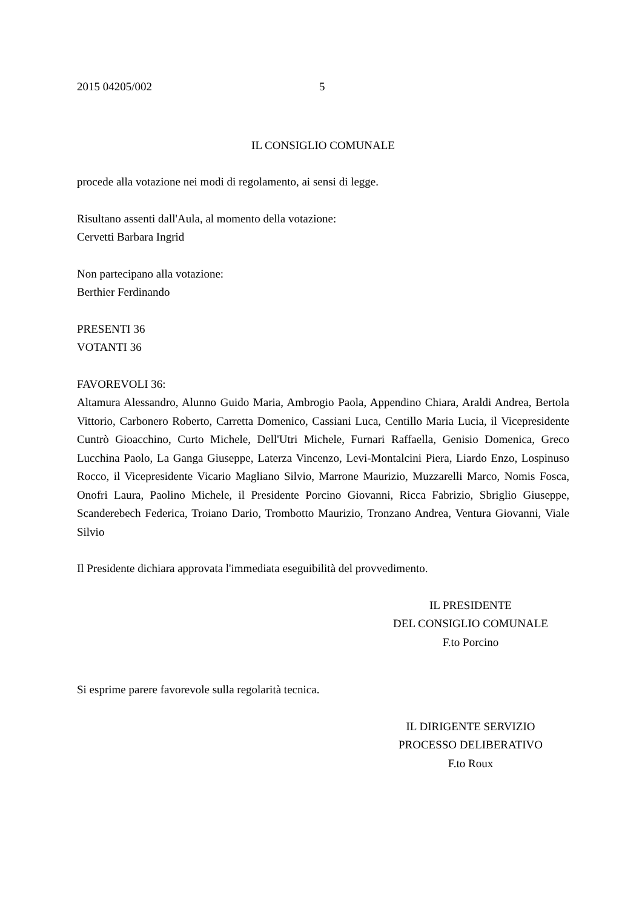2015 04205/002 5
IL CONSIGLIO COMUNALE
procede alla votazione nei modi di regolamento, ai sensi di legge.
Risultano assenti dall'Aula, al momento della votazione:
Cervetti Barbara Ingrid
Non partecipano alla votazione:
Berthier Ferdinando
PRESENTI 36
VOTANTI 36
FAVOREVOLI 36:
Altamura Alessandro, Alunno Guido Maria, Ambrogio Paola, Appendino Chiara, Araldi Andrea, Bertola Vittorio, Carbonero Roberto, Carretta Domenico, Cassiani Luca, Centillo Maria Lucia, il Vicepresidente Cuntrò Gioacchino, Curto Michele, Dell'Utri Michele, Furnari Raffaella, Genisio Domenica, Greco Lucchina Paolo, La Ganga Giuseppe, Laterza Vincenzo, Levi-Montalcini Piera, Liardo Enzo, Lospinuso Rocco, il Vicepresidente Vicario Magliano Silvio, Marrone Maurizio, Muzzarelli Marco, Nomis Fosca, Onofri Laura, Paolino Michele, il Presidente Porcino Giovanni, Ricca Fabrizio, Sbriglio Giuseppe, Scanderebech Federica, Troiano Dario, Trombotto Maurizio, Tronzano Andrea, Ventura Giovanni, Viale Silvio
Il Presidente dichiara approvata l'immediata eseguibilità del provvedimento.
IL PRESIDENTE
DEL CONSIGLIO COMUNALE
F.to Porcino
Si esprime parere favorevole sulla regolarità tecnica.
IL DIRIGENTE SERVIZIO
PROCESSO DELIBERATIVO
F.to Roux